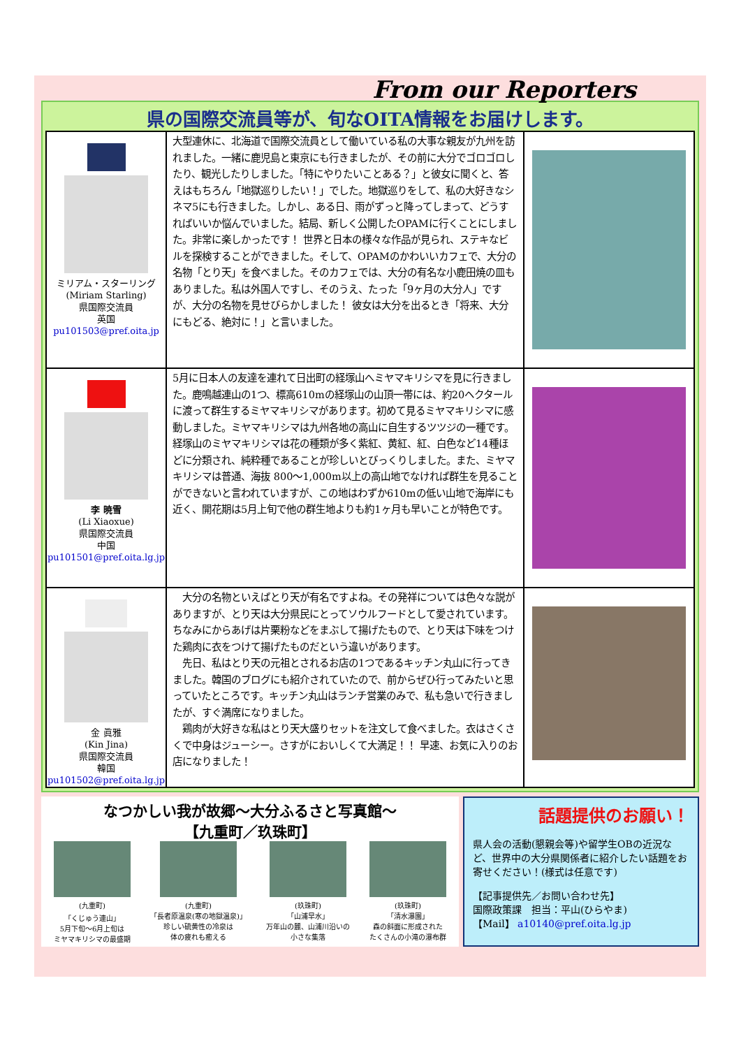From our Reporters
県の国際交流員等が、旬なOITA情報をお届けします。
| ミリアム・スターリング (Miriam Starling) 県国際交流員 英国 pu101503@pref.oita.jp | 大型連休に、北海道で国際交流員として働いている私の大事な親友が九州を訪れました。一緒に鹿児島と東京にも行きましたが、その前に大分でゴロゴロしたり、観光したりしました。「特にやりたいことある？」と彼女に聞くと、答えはもちろん「地獄巡りしたい！」でした。地獄巡りをして、私の大好きなシネマ5にも行きました。しかし、ある日、雨がずっと降ってしまって、どうすればいいか悩んでいました。結局、新しく公開したOPAMに行くことにしました。非常に楽しかったです！ 世界と日本の様々な作品が見られ、ステキなビルを探検することができました。そして、OPAMのかわいいカフェで、大分の名物「とり天」を食べました。そのカフェでは、大分の有名な小鹿田焼の皿もありました。私は外国人ですし、そのうえ、たった「9ヶ月の大分人」ですが、大分の名物を見せびらかしました！ 彼女は大分を出るとき「将来、大分にもどる、絶対に！」と言いました。 | |
| 李 暁雪 (Li Xiaoxue) 県国際交流員 中国 pu101501@pref.oita.lg.jp | 5月に日本人の友達を連れて日出町の経塚山へミヤマキリシマを見に行きました。鹿鳴越連山の1つ、標高610mの経塚山の山頂一帯には、約20ヘクタールに渡って群生するミヤマキリシマがあります。初めて見るミヤマキリシマに感動しました。ミヤマキリシマは九州各地の高山に自生するツツジの一種です。経塚山のミヤマキリシマは花の種類が多く紫紅、黄紅、紅、白色など14種ほどに分類され、純粋種であることが珍しいとびっくりしました。また、ミヤマキリシマは普通、海抜 800～1,000m以上の高山地でなければ群生を見ることができないと言われていますが、この地はわずか610mの低い山地で海岸にも近く、開花期は5月上旬で他の群生地よりも約1ヶ月も早いことが特色です。 | |
| 金 眞雅 (Kin Jina) 県国際交流員 韓国 pu101502@pref.oita.lg.jp | 大分の名物といえばとり天が有名ですよね。その発祥については色々な説がありますが、とり天は大分県民にとってソウルフードとして愛されています。ちなみにからあげは片栗粉などをまぶして揚げたもので、とり天は下味をつけた鶏肉に衣をつけて揚げたものだという違いがあります。 先日、私はとり天の元祖とされるお店の1つであるキッチン丸山に行ってきました。韓国のブログにも紹介されていたので、前からぜひ行ってみたいと思っていたところです。キッチン丸山はランチ営業のみで、私も急いで行きましたが、すぐ満席になりました。 鶏肉が大好きな私はとり天大盛りセットを注文して食べました。衣はさくさくで中身はジューシー。さすがにおいしくて大満足！！ 早速、お気に入りのお店になりました！ | |
なつかしい我が故郷～大分ふるさと写真館～
【九重町／玖珠町】
(九重町)
「くじゅう連山」
5月下旬～6月上旬は
ミヤマキリシマの最盛期
(九重町)
「長者原温泉(寒の地獄温泉)」
珍しい硫黄性の冷泉は
体の疲れも癒える
(玖珠町)
「山浦早水」
万年山の麓、山浦川沿いの
小さな集落
(玖珠町)
「清水瀑園」
森の斜面に形成された
たくさんの小滝の瀑布群
話題提供のお願い！
県人会の活動(懇親会等)や留学生OBの近況など、世界中の大分県関係者に紹介したい話題をお寄せください！(様式は任意です)
【記事提供先／お問い合わせ先】
国際政策課　担当：平山(ひらやま)
【Mail】 a10140@pref.oita.lg.jp